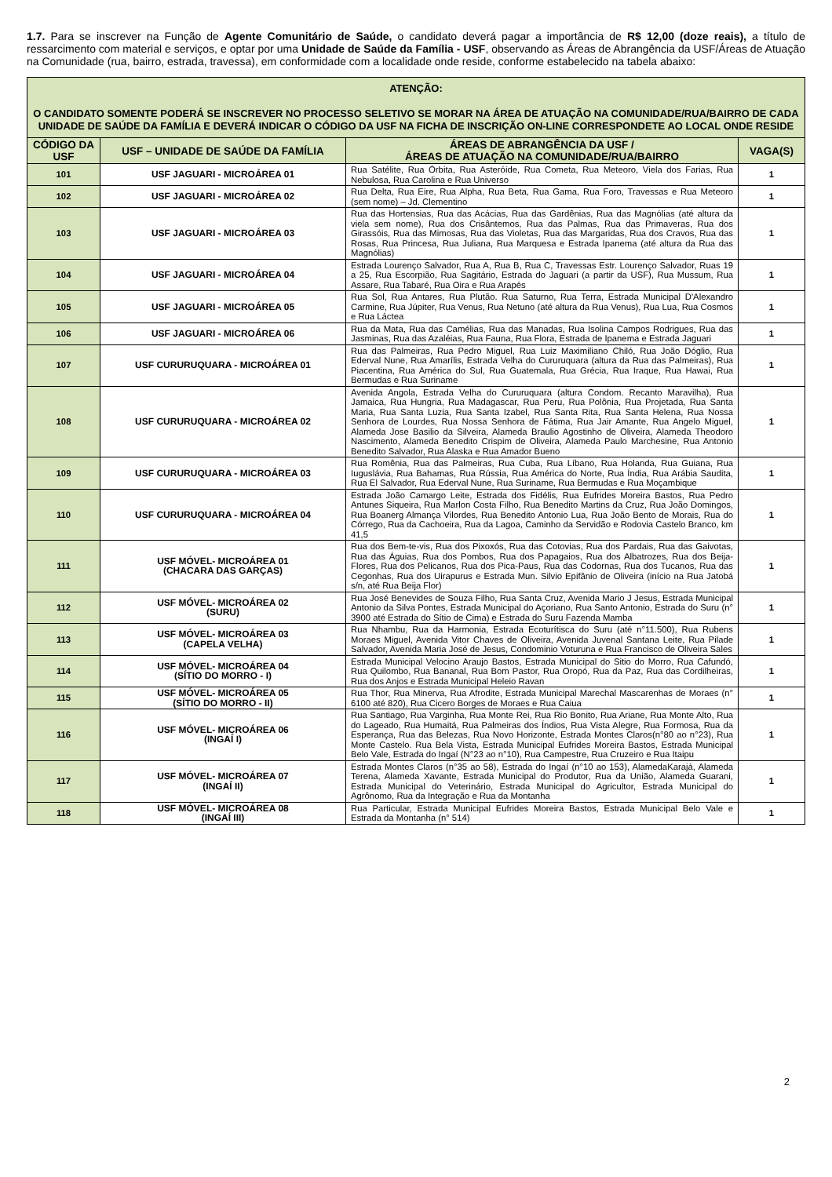1.7. Para se inscrever na Função de Agente Comunitário de Saúde, o candidato deverá pagar a importância de R$ 12,00 (doze reais), a título de ressarcimento com material e serviços, e optar por uma Unidade de Saúde da Família - USF, observando as Áreas de Abrangência da USF/Áreas de Atuação na Comunidade (rua, bairro, estrada, travessa), em conformidade com a localidade onde reside, conforme estabelecido na tabela abaixo:
| ATENÇÃO: O CANDIDATO SOMENTE PODERÁ SE INSCREVER NO PROCESSO SELETIVO SE MORAR NA ÁREA DE ATUAÇÃO NA COMUNIDADE/RUA/BAIRRO DE CADA UNIDADE DE SAÚDE DA FAMÍLIA E DEVERÁ INDICAR O CÓDIGO DA USF NA FICHA DE INSCRIÇÃO ON-LINE CORRESPONDETE AO LOCAL ONDE RESIDE | | | |
| CÓDIGO DA USF | USF – UNIDADE DE SAÚDE DA FAMÍLIA | ÁREAS DE ABRANGÊNCIA DA USF / ÁREAS DE ATUAÇÃO NA COMUNIDADE/RUA/BAIRRO | VAGA(S) |
| 101 | USF JAGUARI - MICROÁREA 01 | Rua Satélite, Rua Órbita, Rua Asteróide, Rua Cometa, Rua Meteoro, Viela dos Farias, Rua Nebulosa, Rua Carolina e Rua Universo | 1 |
| 102 | USF JAGUARI - MICROÁREA 02 | Rua Delta, Rua Eire, Rua Alpha, Rua Beta, Rua Gama, Rua Foro, Travessas e Rua Meteoro (sem nome) – Jd. Clementino | 1 |
| 103 | USF JAGUARI - MICROÁREA 03 | Rua das Hortensias, Rua das Acácias, Rua das Gardênias, Rua das Magnólias (até altura da viela sem nome), Rua dos Crisântemos, Rua das Palmas, Rua das Primaveras, Rua dos Girassóis, Rua das Mimosas, Rua das Violetas, Rua das Margaridas, Rua dos Cravos, Rua das Rosas, Rua Princesa, Rua Juliana, Rua Marquesa e Estrada Ipanema (até altura da Rua das Magnólias) | 1 |
| 104 | USF JAGUARI - MICROÁREA 04 | Estrada Lourenço Salvador, Rua A, Rua B, Rua C, Travessas Estr. Lourenço Salvador, Ruas 19 a 25, Rua Escorpião, Rua Sagitário, Estrada do Jaguari (a partir da USF), Rua Mussum, Rua Assare, Rua Tabaré, Rua Oira e Rua Arapés | 1 |
| 105 | USF JAGUARI - MICROÁREA 05 | Rua Sol, Rua Antares, Rua Plutão. Rua Saturno, Rua Terra, Estrada Municipal D'Alexandro Carmine, Rua Júpiter, Rua Venus, Rua Netuno (até altura da Rua Venus), Rua Lua, Rua Cosmos e Rua Láctea | 1 |
| 106 | USF JAGUARI - MICROÁREA 06 | Rua da Mata, Rua das Camélias, Rua das Manadas, Rua Isolina Campos Rodrigues, Rua das Jasminas, Rua das Azaléias, Rua Fauna, Rua Flora, Estrada de Ipanema e Estrada Jaguari | 1 |
| 107 | USF CURURUQUARA - MICROÁREA 01 | Rua das Palmeiras, Rua Pedro Miguel, Rua Luiz Maximiliano Chiló, Rua João Dóglio, Rua Ederval Nune, Rua Amarílis, Estrada Velha do Cururuquara (altura da Rua das Palmeiras), Rua Piacentina, Rua América do Sul, Rua Guatemala, Rua Grécia, Rua Iraque, Rua Hawai, Rua Bermudas e Rua Suriname | 1 |
| 108 | USF CURURUQUARA - MICROÁREA 02 | Avenida Angola, Estrada Velha do Cururuquara (altura Condom. Recanto Maravilha), Rua Jamaica, Rua Hungria, Rua Madagascar, Rua Peru, Rua Polônia, Rua Projetada, Rua Santa Maria, Rua Santa Luzia, Rua Santa Izabel, Rua Santa Rita, Rua Santa Helena, Rua Nossa Senhora de Lourdes, Rua Nossa Senhora de Fátima, Rua Jair Amante, Rua Angelo Miguel, Alameda Jose Basilio da Silveira, Alameda Braulio Agostinho de Oliveira, Alameda Theodoro Nascimento, Alameda Benedito Crispim de Oliveira, Alameda Paulo Marchesine, Rua Antonio Benedito Salvador, Rua Alaska e Rua Amador Bueno | 1 |
| 109 | USF CURURUQUARA - MICROÁREA 03 | Rua Romênia, Rua das Palmeiras, Rua Cuba, Rua Líbano, Rua Holanda, Rua Guiana, Rua Iuguslávia, Rua Bahamas, Rua Rússia, Rua América do Norte, Rua Índia, Rua Arábia Saudita, Rua El Salvador, Rua Ederval Nune, Rua Suriname, Rua Bermudas e Rua Moçambique | 1 |
| 110 | USF CURURUQUARA - MICROÁREA 04 | Estrada João Camargo Leite, Estrada dos Fidélis, Rua Eufrides Moreira Bastos, Rua Pedro Antunes Siqueira, Rua Marlon Costa Filho, Rua Benedito Martins da Cruz, Rua João Domingos, Rua Boanerg Almança Vilordes, Rua Benedito Antonio Lua, Rua João Bento de Morais, Rua do Córrego, Rua da Cachoeira, Rua da Lagoa, Caminho da Servidão e Rodovia Castelo Branco, km 41,5 | 1 |
| 111 | USF MÓVEL- MICROÁREA 01 (CHACARA DAS GARÇAS) | Rua dos Bem-te-vis, Rua dos Pixoxós, Rua das Cotovias, Rua dos Pardais, Rua das Gaivotas, Rua das Águias, Rua dos Pombos, Rua dos Papagaios, Rua dos Albatrozes, Rua dos Beija-Flores, Rua dos Pelicanos, Rua dos Pica-Paus, Rua das Codornas, Rua dos Tucanos, Rua das Cegonhas, Rua dos Uirapurus e Estrada Mun. Silvio Epifânio de Oliveira (início na Rua Jatobá s/n, até Rua Beija Flor) | 1 |
| 112 | USF MÓVEL- MICROÁREA 02 (SURU) | Rua José Benevides de Souza Filho, Rua Santa Cruz, Avenida Mario J Jesus, Estrada Municipal Antonio da Silva Pontes, Estrada Municipal do Açoriano, Rua Santo Antonio, Estrada do Suru (n° 3900 até Estrada do Sítio de Cima) e Estrada do Suru Fazenda Mamba | 1 |
| 113 | USF MÓVEL- MICROÁREA 03 (CAPELA VELHA) | Rua Nhambu, Rua da Harmonia, Estrada Ecoturítisca do Suru (até n°11.500), Rua Rubens Moraes Miguel, Avenida Vitor Chaves de Oliveira, Avenida Juvenal Santana Leite, Rua Pilade Salvador, Avenida Maria José de Jesus, Condominio Voturuna e Rua Francisco de Oliveira Sales | 1 |
| 114 | USF MÓVEL- MICROÁREA 04 (SÍTIO DO MORRO - I) | Estrada Municipal Velocino Araujo Bastos, Estrada Municipal do Sitio do Morro, Rua Cafundó, Rua Quilombo, Rua Bananal, Rua Bom Pastor, Rua Oropó, Rua da Paz, Rua das Cordilheiras, Rua dos Anjos e Estrada Municipal Heleio Ravan | 1 |
| 115 | USF MÓVEL- MICROÁREA 05 (SÍTIO DO MORRO - II) | Rua Thor, Rua Minerva, Rua Afrodite, Estrada Municipal Marechal Mascarenhas de Moraes (n° 6100 até 820), Rua Cicero Borges de Moraes e Rua Caiua | 1 |
| 116 | USF MÓVEL- MICROÁREA 06 (INGAÍ I) | Rua Santiago, Rua Varginha, Rua Monte Rei, Rua Rio Bonito, Rua Ariane, Rua Monte Alto, Rua do Lageado, Rua Humaitá, Rua Palmeiras dos Índios, Rua Vista Alegre, Rua Formosa, Rua da Esperança, Rua das Belezas, Rua Novo Horizonte, Estrada Montes Claros(n°80 ao n°23), Rua Monte Castelo. Rua Bela Vista, Estrada Municipal Eufrides Moreira Bastos, Estrada Municipal Belo Vale, Estrada do Ingaí (N°23 ao n°10), Rua Campestre, Rua Cruzeiro e Rua Itaipu | 1 |
| 117 | USF MÓVEL- MICROÁREA 07 (INGAÍ II) | Estrada Montes Claros (n°35 ao 58), Estrada do Ingaí (n°10 ao 153), AlamedaKarajá, Alameda Terena, Alameda Xavante, Estrada Municipal do Produtor, Rua da União, Alameda Guarani, Estrada Municipal do Veterinário, Estrada Municipal do Agricultor, Estrada Municipal do Agrônomo, Rua da Integração e Rua da Montanha | 1 |
| 118 | USF MÓVEL- MICROÁREA 08 (INGAÍ III) | Rua Particular, Estrada Municipal Eufrides Moreira Bastos, Estrada Municipal Belo Vale e Estrada da Montanha (n° 514) | 1 |
2